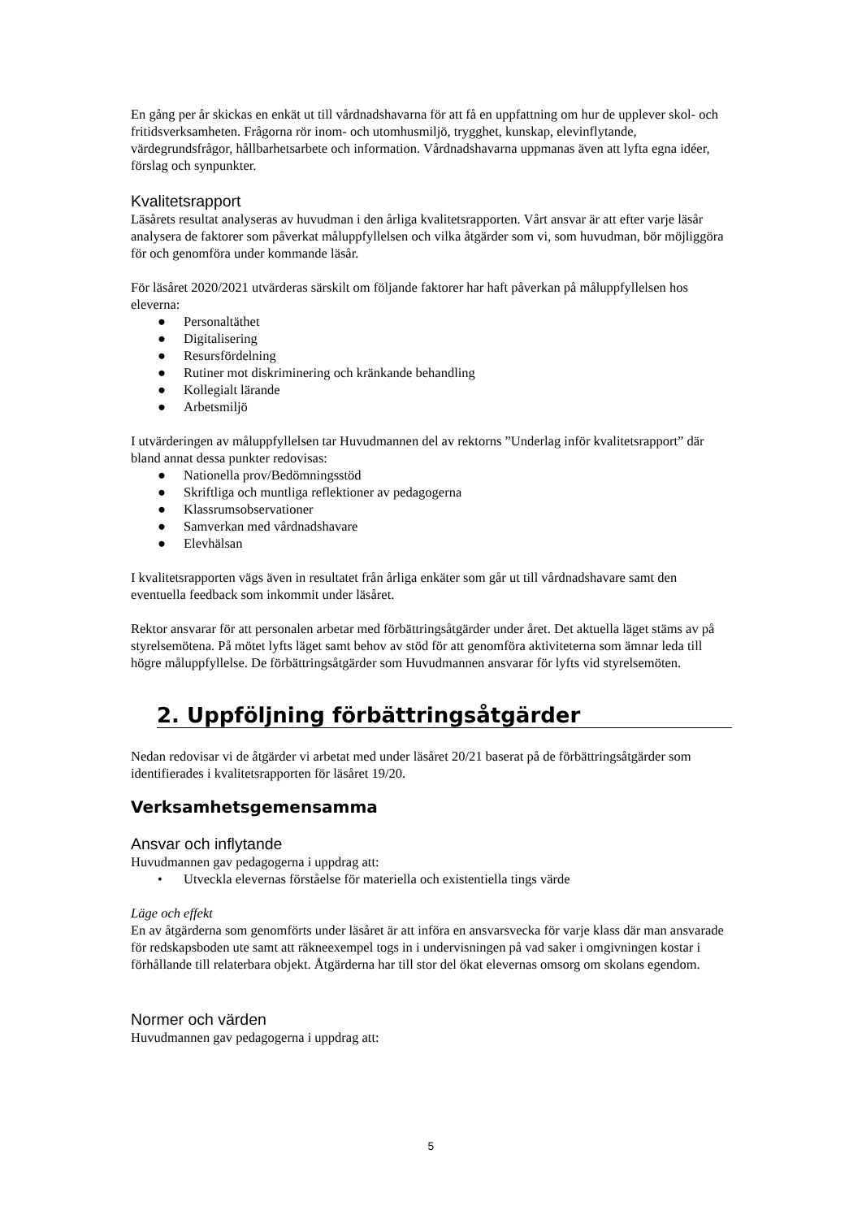En gång per år skickas en enkät ut till vårdnadshavarna för att få en uppfattning om hur de upplever skol- och fritidsverksamheten. Frågorna rör inom- och utomhusmiljö, trygghet, kunskap, elevinflytande, värdegrundsfrågor, hållbarhetsarbete och information. Vårdnadshavarna uppmanas även att lyfta egna idéer, förslag och synpunkter.
Kvalitetsrapport
Läsårets resultat analyseras av huvudman i den årliga kvalitetsrapporten. Vårt ansvar är att efter varje läsår analysera de faktorer som påverkat måluppfyllelsen och vilka åtgärder som vi, som huvudman, bör möjliggöra för och genomföra under kommande läsår.
För läsåret 2020/2021 utvärderas särskilt om följande faktorer har haft påverkan på måluppfyllelsen hos eleverna:
● Personaltäthet
● Digitalisering
● Resursfördelning
● Rutiner mot diskriminering och kränkande behandling
● Kollegialt lärande
● Arbetsmiljö
I utvärderingen av måluppfyllelsen tar Huvudmannen del av rektorns ”Underlag inför kvalitetsrapport” där bland annat dessa punkter redovisas:
● Nationella prov/Bedömningsstöd
● Skriftliga och muntliga reflektioner av pedagogerna
● Klassrumsobservationer
● Samverkan med vårdnadshavare
● Elevhälsan
I kvalitetsrapporten vägs även in resultatet från årliga enkäter som går ut till vårdnadshavare samt den eventuella feedback som inkommit under läsåret.
Rektor ansvarar för att personalen arbetar med förbättringsåtgärder under året. Det aktuella läget stäms av på styrelsemötena. På mötet lyfts läget samt behov av stöd för att genomföra aktiviteterna som ämnar leda till högre måluppfyllelse. De förbättringsåtgärder som Huvudmannen ansvarar för lyfts vid styrelsemöten.
2. Uppföljning förbättringsåtgärder
Nedan redovisar vi de åtgärder vi arbetat med under läsåret 20/21 baserat på de förbättringsåtgärder som identifierades i kvalitetsrapporten för läsåret 19/20.
Verksamhetsgemensamma
Ansvar och inflytande
Huvudmannen gav pedagogerna i uppdrag att:
• Utveckla elevernas förståelse för materiella och existentiella tings värde
Läge och effekt
En av åtgärderna som genomförts under läsåret är att införa en ansvarsvecka för varje klass där man ansvarade för redskapsboden ute samt att räkneexempel togs in i undervisningen på vad saker i omgivningen kostar i förhållande till relaterbara objekt. Åtgärderna har till stor del ökat elevernas omsorg om skolans egendom.
Normer och värden
Huvudmannen gav pedagogerna i uppdrag att:
5